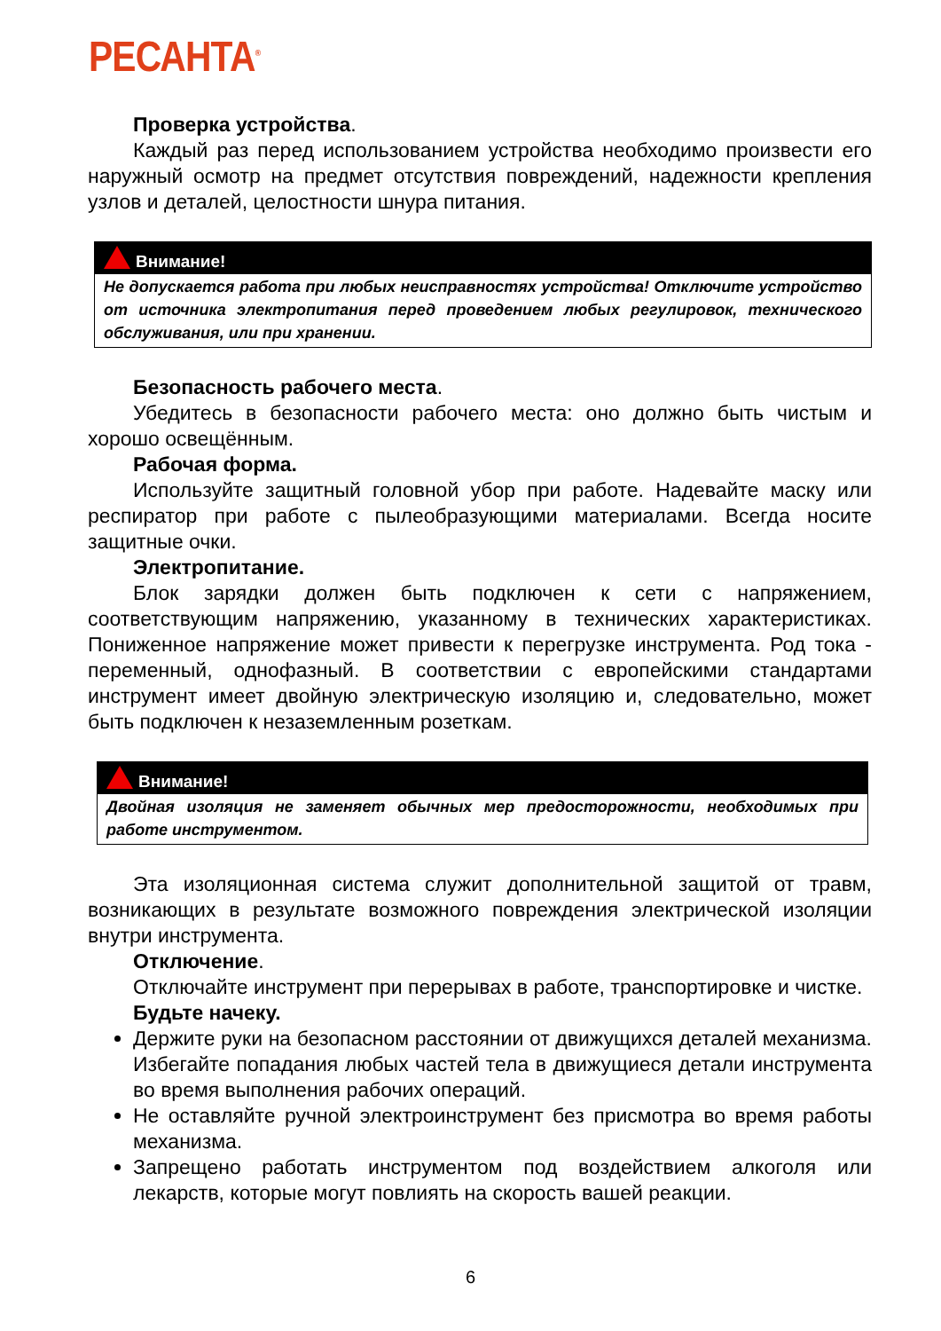РЕСАНТА<sup>®</sup>
Проверка устройства.
Каждый раз перед использованием устройства необходимо произвести его наружный осмотр на предмет отсутствия повреждений, надежности крепления узлов и деталей, целостности шнура питания.
Внимание!
Не допускается работа при любых неисправностях устройства! Отключите устройство от источника электропитания перед проведением любых регулировок, технического обслуживания, или при хранении.
Безопасность рабочего места.
Убедитесь в безопасности рабочего места: оно должно быть чистым и хорошо освещённым.
Рабочая форма.
Используйте защитный головной убор при работе. Надевайте маску или респиратор при работе с пылеобразующими материалами. Всегда носите защитные очки.
Электропитание.
Блок зарядки должен быть подключен к сети с напряжением, соответствующим напряжению, указанному в технических характеристиках. Пониженное напряжение может привести к перегрузке инструмента. Род тока - переменный, однофазный. В соответствии с европейскими стандартами инструмент имеет двойную электрическую изоляцию и, следовательно, может быть подключен к незаземленным розеткам.
Внимание!
Двойная изоляция не заменяет обычных мер предосторожности, необходимых при работе инструментом.
Эта изоляционная система служит дополнительной защитой от травм, возникающих в результате возможного повреждения электрической изоляции внутри инструмента.
Отключение.
Отключайте инструмент при перерывах в работе, транспортировке и чистке.
Будьте начеку.
Держите руки на безопасном расстоянии от движущихся деталей механизма. Избегайте попадания любых частей тела в движущиеся детали инструмента во время выполнения рабочих операций.
Не оставляйте ручной электроинструмент без присмотра во время работы механизма.
Запрещено работать инструментом под воздействием алкоголя или лекарств, которые могут повлиять на скорость вашей реакции.
6